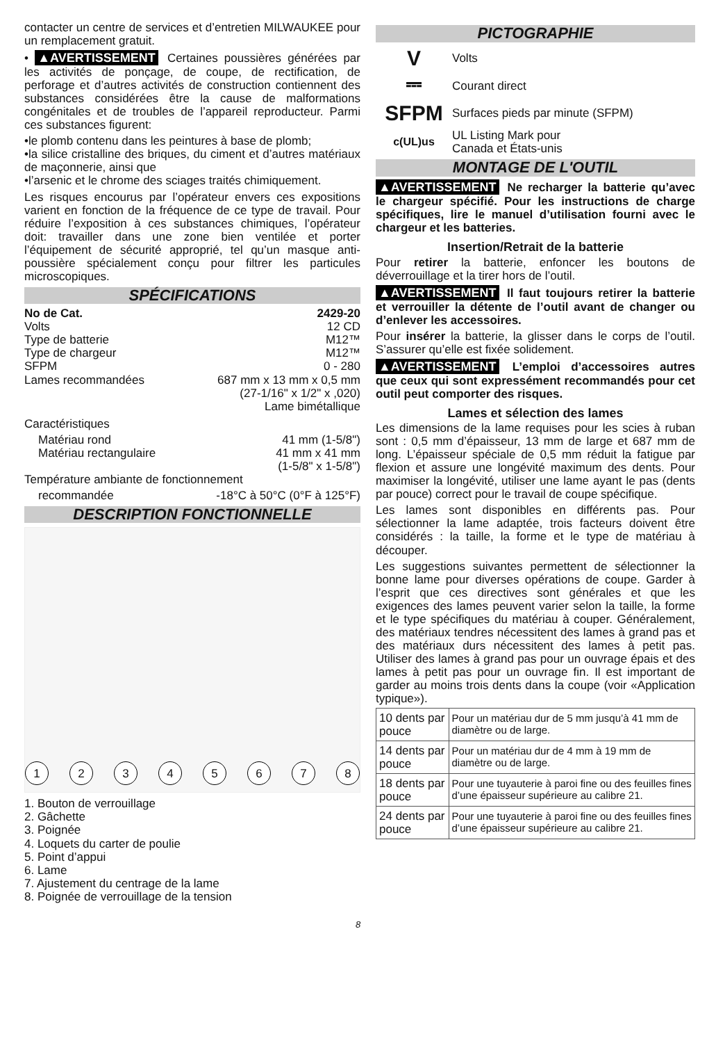contacter un centre de services et d’entretien MILWAUKEE pour un remplacement gratuit.
• ▲AVERTISSEMENT Certaines poussières générées par les activités de ponçage, de coupe, de rectification, de perforage et d’autres activités de construction contiennent des substances considérées être la cause de malformations congénitales et de troubles de l’appareil reproducteur. Parmi ces substances figurent:
•le plomb contenu dans les peintures à base de plomb;
•la silice cristalline des briques, du ciment et d’autres matériaux de maçonnerie, ainsi que
•l’arsenic et le chrome des sciages traités chimiquement.
Les risques encourus par l’opérateur envers ces expositions varient en fonction de la fréquence de ce type de travail. Pour réduire l’exposition à ces substances chimiques, l’opérateur doit: travailler dans une zone bien ventilée et porter l’équipement de sécurité approprié, tel qu’un masque anti-poussière spécialement conçu pour filtrer les particules microscopiques.
SPÉCIFICATIONS
No de Cat. 2429-20
Volts 12 CD
Type de batterie M12™
Type de chargeur M12™
SFPM 0 - 280
Lames recommandées 687 mm x 13 mm x 0,5 mm
(27-1/16" x 1/2" x ,020)
Lame bimétallique
Caractéristiques
Matériau rond 41 mm (1-5/8")
Matériau rectangulaire 41 mm x 41 mm
(1-5/8" x 1-5/8")
Température ambiante de fonctionnement
recommandée -18°C à 50°C (0°F à 125°F)
DESCRIPTION FONCTIONNELLE
12345678
1. Bouton de verrouillage
2. Gâchette
3. Poignée
4. Loquets du carter de poulie
5. Point d’appui
6. Lame
7. Ajustement du centrage de la lame
8. Poignée de verrouillage de la tension
PICTOGRAPHIE
V Volts
⎓ Courant direct
SFPM Surfaces pieds par minute (SFPM)
c(UL)us UL Listing Mark pour
Canada et États-unis
MONTAGE DE L'OUTIL
▲AVERTISSEMENT Ne recharger la batterie qu’avec le chargeur spécifié. Pour les instructions de charge spécifiques, lire le manuel d’utilisation fourni avec le chargeur et les batteries.
Insertion/Retrait de la batterie
Pour retirer la batterie, enfoncer les boutons de déverrouillage et la tirer hors de l’outil.
▲AVERTISSEMENT Il faut toujours retirer la batterie et verrouiller la détente de l’outil avant de changer ou d’enlever les accessoires.
Pour insérer la batterie, la glisser dans le corps de l’outil. S’assurer qu’elle est fixée solidement.
▲AVERTISSEMENT L’emploi d’accessoires autres que ceux qui sont expressément recommandés pour cet outil peut comporter des risques.
Lames et sélection des lames
Les dimensions de la lame requises pour les scies à ruban sont : 0,5 mm d’épaisseur, 13 mm de large et 687 mm de long. L’épaisseur spéciale de 0,5 mm réduit la fatigue par flexion et assure une longévité maximum des dents. Pour maximiser la longévité, utiliser une lame ayant le pas (dents par pouce) correct pour le travail de coupe spécifique.
Les lames sont disponibles en différents pas. Pour sélectionner la lame adaptée, trois facteurs doivent être considérés : la taille, la forme et le type de matériau à découper.
Les suggestions suivantes permettent de sélectionner la bonne lame pour diverses opérations de coupe. Garder à l’esprit que ces directives sont générales et que les exigences des lames peuvent varier selon la taille, la forme et le type spécifiques du matériau à couper. Généralement, des matériaux tendres nécessitent des lames à grand pas et des matériaux durs nécessitent des lames à petit pas. Utiliser des lames à grand pas pour un ouvrage épais et des lames à petit pas pour un ouvrage fin. Il est important de garder au moins trois dents dans la coupe (voir «Application typique»).
| 10 dents par pouce | Pour un matériau dur de 5 mm jusqu’à 41 mm de diamètre ou de large. |
| 14 dents par pouce | Pour un matériau dur de 4 mm à 19 mm de diamètre ou de large. |
| 18 dents par pouce | Pour une tuyauterie à paroi fine ou des feuilles fines d’une épaisseur supérieure au calibre 21. |
| 24 dents par pouce | Pour une tuyauterie à paroi fine ou des feuilles fines d’une épaisseur supérieure au calibre 21. |
8